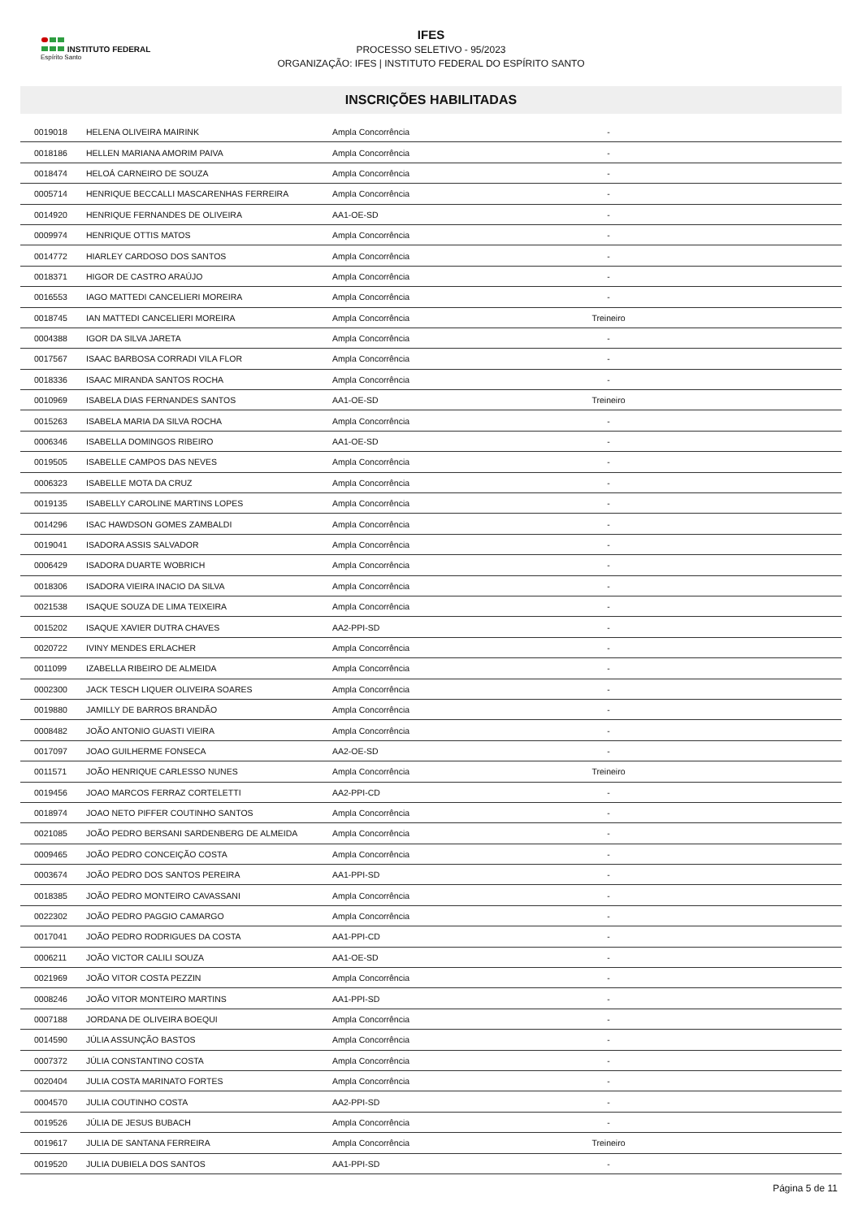INSTITUTO FEDERAL
Espírito Santo
IFES
PROCESSO SELETIVO - 95/2023
ORGANIZAÇÃO: IFES | INSTITUTO FEDERAL DO ESPÍRITO SANTO
INSCRIÇÕES HABILITADAS
| 0019018 | HELENA OLIVEIRA MAIRINK | Ampla Concorrência | - | |
| 0018186 | HELLEN MARIANA AMORIM PAIVA | Ampla Concorrência | - | |
| 0018474 | HELOÁ CARNEIRO DE SOUZA | Ampla Concorrência | - | |
| 0005714 | HENRIQUE BECCALLI MASCARENHAS FERREIRA | Ampla Concorrência | - | |
| 0014920 | HENRIQUE FERNANDES DE OLIVEIRA | AA1-OE-SD | - | |
| 0009974 | HENRIQUE OTTIS MATOS | Ampla Concorrência | - | |
| 0014772 | HIARLEY CARDOSO DOS SANTOS | Ampla Concorrência | - | |
| 0018371 | HIGOR DE CASTRO ARAÚJO | Ampla Concorrência | - | |
| 0016553 | IAGO MATTEDI CANCELIERI MOREIRA | Ampla Concorrência | - | |
| 0018745 | IAN MATTEDI CANCELIERI MOREIRA | Ampla Concorrência | Treineiro | |
| 0004388 | IGOR DA SILVA JARETA | Ampla Concorrência | - | |
| 0017567 | ISAAC BARBOSA CORRADI VILA FLOR | Ampla Concorrência | - | |
| 0018336 | ISAAC MIRANDA SANTOS ROCHA | Ampla Concorrência | - | |
| 0010969 | ISABELA DIAS FERNANDES SANTOS | AA1-OE-SD | Treineiro | |
| 0015263 | ISABELA MARIA DA SILVA ROCHA | Ampla Concorrência | - | |
| 0006346 | ISABELLA DOMINGOS RIBEIRO | AA1-OE-SD | - | |
| 0019505 | ISABELLE CAMPOS DAS NEVES | Ampla Concorrência | - | |
| 0006323 | ISABELLE MOTA DA CRUZ | Ampla Concorrência | - | |
| 0019135 | ISABELLY CAROLINE MARTINS LOPES | Ampla Concorrência | - | |
| 0014296 | ISAC HAWDSON GOMES ZAMBALDI | Ampla Concorrência | - | |
| 0019041 | ISADORA ASSIS SALVADOR | Ampla Concorrência | - | |
| 0006429 | ISADORA DUARTE WOBRICH | Ampla Concorrência | - | |
| 0018306 | ISADORA VIEIRA INACIO DA SILVA | Ampla Concorrência | - | |
| 0021538 | ISAQUE SOUZA DE LIMA TEIXEIRA | Ampla Concorrência | - | |
| 0015202 | ISAQUE XAVIER DUTRA CHAVES | AA2-PPI-SD | - | |
| 0020722 | IVINY MENDES ERLACHER | Ampla Concorrência | - | |
| 0011099 | IZABELLA RIBEIRO DE ALMEIDA | Ampla Concorrência | - | |
| 0002300 | JACK TESCH LIQUER OLIVEIRA SOARES | Ampla Concorrência | - | |
| 0019880 | JAMILLY DE BARROS BRANDÃO | Ampla Concorrência | - | |
| 0008482 | JOÃO ANTONIO GUASTI VIEIRA | Ampla Concorrência | - | |
| 0017097 | JOAO GUILHERME FONSECA | AA2-OE-SD | - | |
| 0011571 | JOÃO HENRIQUE CARLESSO NUNES | Ampla Concorrência | Treineiro | |
| 0019456 | JOAO MARCOS FERRAZ CORTELETTI | AA2-PPI-CD | - | |
| 0018974 | JOAO NETO PIFFER COUTINHO SANTOS | Ampla Concorrência | - | |
| 0021085 | JOÃO PEDRO BERSANI SARDENBERG DE ALMEIDA | Ampla Concorrência | - | |
| 0009465 | JOÃO PEDRO CONCEIÇÃO COSTA | Ampla Concorrência | - | |
| 0003674 | JOÃO PEDRO DOS SANTOS PEREIRA | AA1-PPI-SD | - | |
| 0018385 | JOÃO PEDRO MONTEIRO CAVASSANI | Ampla Concorrência | - | |
| 0022302 | JOÃO PEDRO PAGGIO CAMARGO | Ampla Concorrência | - | |
| 0017041 | JOÃO PEDRO RODRIGUES DA COSTA | AA1-PPI-CD | - | |
| 0006211 | JOÃO VICTOR CALILI SOUZA | AA1-OE-SD | - | |
| 0021969 | JOÃO VITOR COSTA PEZZIN | Ampla Concorrência | - | |
| 0008246 | JOÃO VITOR MONTEIRO MARTINS | AA1-PPI-SD | - | |
| 0007188 | JORDANA DE OLIVEIRA BOEQUI | Ampla Concorrência | - | |
| 0014590 | JÚLIA ASSUNÇÃO BASTOS | Ampla Concorrência | - | |
| 0007372 | JÚLIA CONSTANTINO COSTA | Ampla Concorrência | - | |
| 0020404 | JULIA COSTA MARINATO FORTES | Ampla Concorrência | - | |
| 0004570 | JULIA COUTINHO COSTA | AA2-PPI-SD | - | |
| 0019526 | JÚLIA DE JESUS BUBACH | Ampla Concorrência | - | |
| 0019617 | JULIA DE SANTANA FERREIRA | Ampla Concorrência | Treineiro | |
| 0019520 | JULIA DUBIELA DOS SANTOS | AA1-PPI-SD | - | |
Página 5 de 11